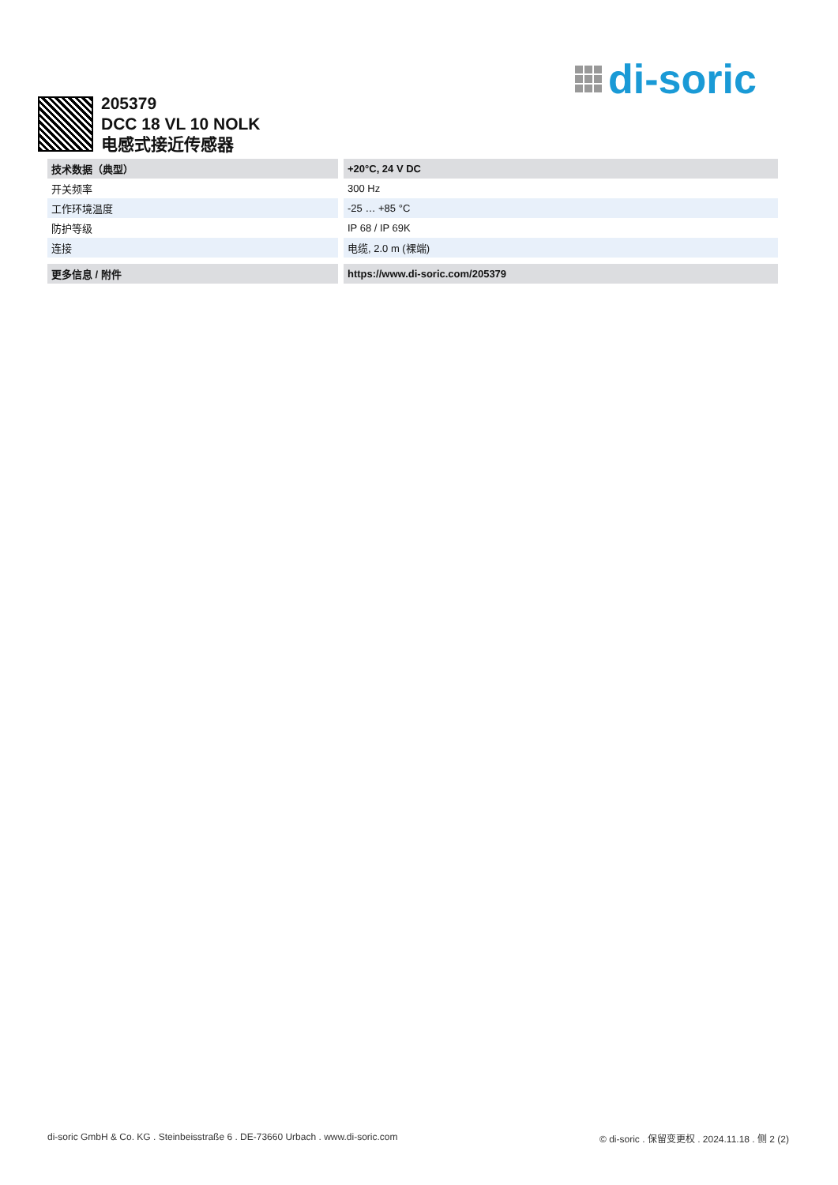di-soric
205379
DCC 18 VL 10 NOLK
电感式接近传感器
| 技术数据（典型） | +20°C, 24 V DC |
| --- | --- |
| 开关频率 | 300 Hz |
| 工作环境温度 | -25 … +85 °C |
| 防护等级 | IP 68 / IP 69K |
| 连接 | 电缆, 2.0 m (裸端) |
| 更多信息 / 附件 | https://www.di-soric.com/205379 |
| --- | --- |
di-soric GmbH & Co. KG . Steinbeisstraße 6 . DE-73660 Urbach . www.di-soric.com © di-soric . 保留变更权 . 2024.11.18 . 侧 2 (2)